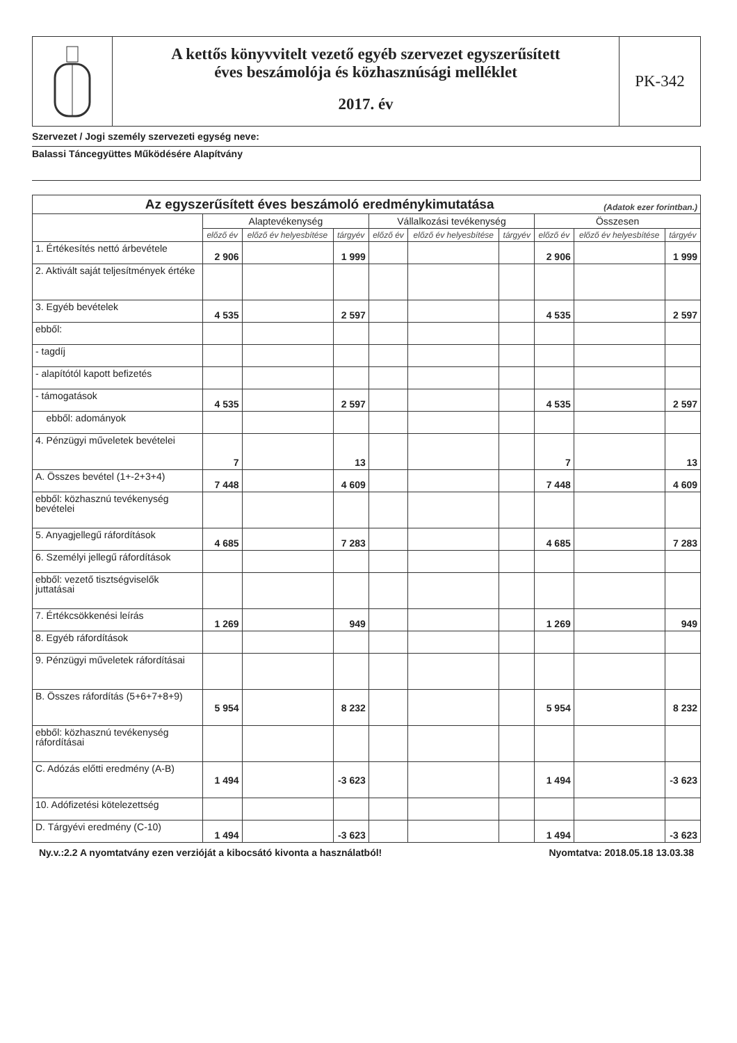A kettős könyvvitelt vezető egyéb szervezet egyszerűsített
éves beszámolója és közhasznúsági melléklet
2017. év
PK-342
Szervezet / Jogi személy szervezeti egység neve:
Balassi Táncegyüttes Működésére Alapítvány
| Az egyszerűsített éves beszámoló eredménykimutatása (Adatok ezer forintban.) | | | | | | | | | |
| --- | --- | --- | --- | --- | --- | --- | --- | --- | --- |
| | Alaptevékenység | | | Vállalkozási tevékenység | | | Összesen | | |
| | előző év | előző év helyesbítése | tárgyév | előző év | előző év helyesbítése | tárgyév | előző év | előző év helyesbítése | tárgyév |
| 1. Értékesítés nettó árbevétele | 2 906 | | 1 999 | | | | 2 906 | | 1 999 |
| 2. Aktivált saját teljesítmények értéke | | | | | | | | | |
| 3. Egyéb bevételek | 4 535 | | 2 597 | | | | 4 535 | | 2 597 |
| ebből: | | | | | | | | | |
| - tagdíj | | | | | | | | | |
| - alapítótól kapott befizetés | | | | | | | | | |
| - támogatások | 4 535 | | 2 597 | | | | 4 535 | | 2 597 |
| ebből: adományok | | | | | | | | | |
| 4. Pénzügyi műveletek bevételei | 7 | | 13 | | | | 7 | | 13 |
| A. Összes bevétel (1+-2+3+4) | 7 448 | | 4 609 | | | | 7 448 | | 4 609 |
| ebből: közhasznú tevékenység bevételei | | | | | | | | | |
| 5. Anyagjellegű ráfordítások | 4 685 | | 7 283 | | | | 4 685 | | 7 283 |
| 6. Személyi jellegű ráfordítások | | | | | | | | | |
| ebből: vezető tisztségviselők juttatásai | | | | | | | | | |
| 7. Értékcsökkenési leírás | 1 269 | | 949 | | | | 1 269 | | 949 |
| 8. Egyéb ráfordítások | | | | | | | | | |
| 9. Pénzügyi műveletek ráfordításai | | | | | | | | | |
| B. Összes ráfordítás (5+6+7+8+9) | 5 954 | | 8 232 | | | | 5 954 | | 8 232 |
| ebből: közhasznú tevékenység ráfordításai | | | | | | | | | |
| C. Adózás előtti eredmény (A-B) | 1 494 | | -3 623 | | | | 1 494 | | -3 623 |
| 10. Adófizetési kötelezettség | | | | | | | | | |
| D. Tárgyévi eredmény (C-10) | 1 494 | | -3 623 | | | | 1 494 | | -3 623 |
Ny.v.:2.2 A nyomtatvány ezen verzióját a kibocsátó kivonta a használatból! Nyomtatva: 2018.05.18 13.03.38